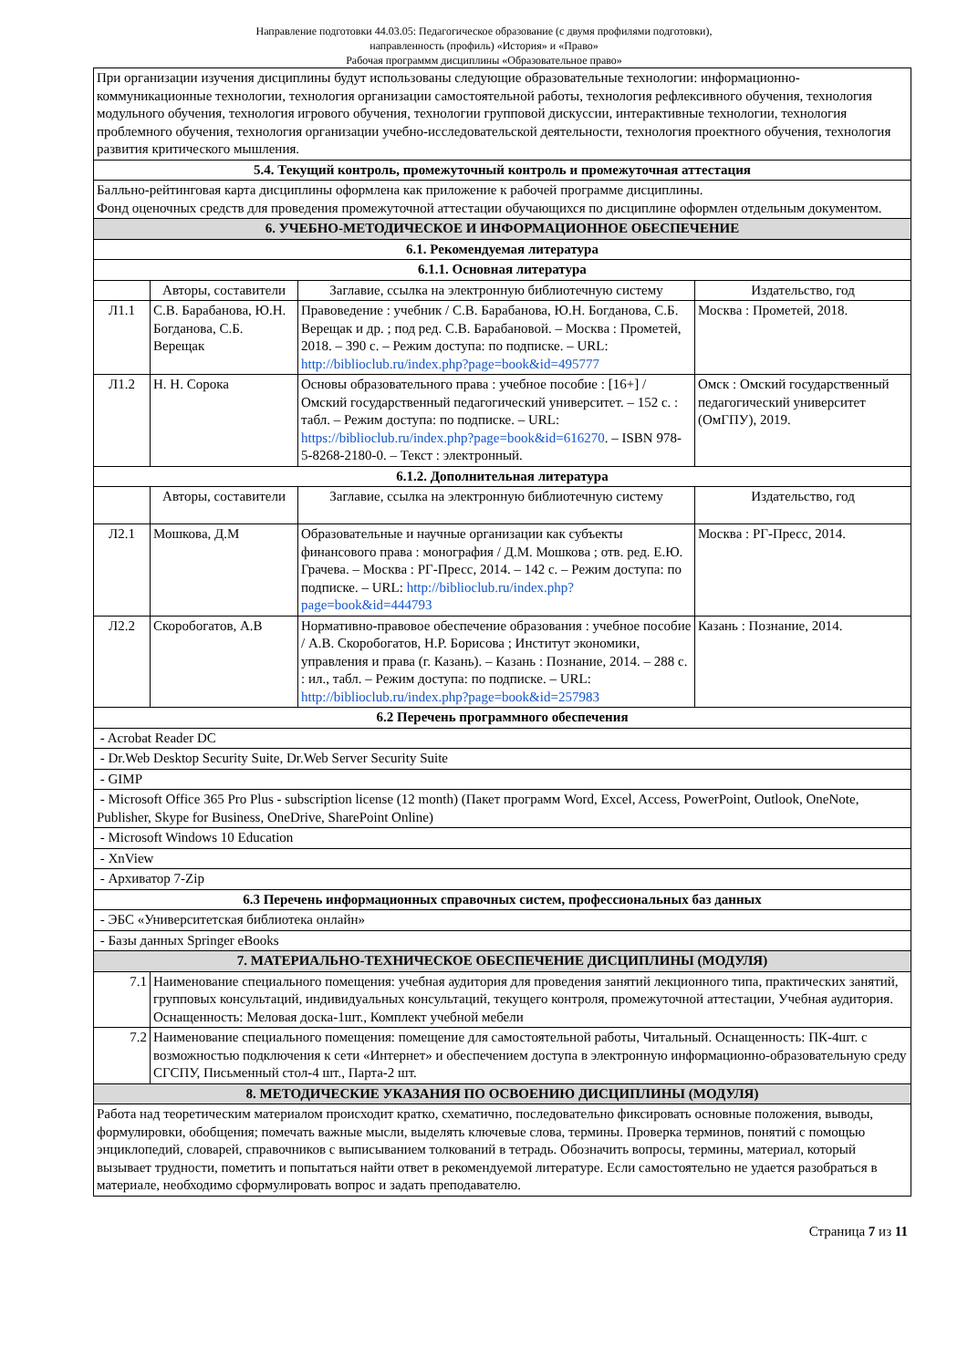Направление подготовки 44.03.05: Педагогическое образование (с двумя профилями подготовки),
направленность (профиль) «История» и «Право»
Рабочая программм дисциплины «Образовательное право»
| При организации изучения дисциплины будут использованы следующие образовательные технологии: информационно-коммуникационные технологии, технология организации самостоятельной работы, технология рефлексивного обучения, технология модульного обучения, технология игрового обучения, технологии групповой дискуссии, интерактивные технологии, технология проблемного обучения, технология организации учебно-исследовательской деятельности, технология проектного обучения, технология развития критического мышления. | | | |
| 5.4. Текущий контроль, промежуточный контроль и промежуточная аттестация | | | |
| Балльно-рейтинговая карта дисциплины оформлена как приложение к рабочей программе дисциплины. Фонд оценочных средств для проведения промежуточной аттестации обучающихся по дисциплине оформлен отдельным документом. | | | |
| 6. УЧЕБНО-МЕТОДИЧЕСКОЕ И ИНФОРМАЦИОННОЕ ОБЕСПЕЧЕНИЕ | | | |
| 6.1. Рекомендуемая литература | | | |
| 6.1.1. Основная литература | | | |
| | Авторы, составители | Заглавие, ссылка на электронную библиотечную систему | Издательство, год |
| Л1.1 | С.В. Барабанова, Ю.Н. Богданова, С.Б. Верещак | Правоведение : учебник / С.В. Барабанова, Ю.Н. Богданова, С.Б. Верещак и др. ; под ред. С.В. Барабановой. – Москва : Прометей, 2018. – 390 с. – Режим доступа: по подписке. – URL: http://biblioclub.ru/index.php?page=book&id=495777 | Москва : Прометей, 2018. |
| Л1.2 | Н. Н. Сорока | Основы образовательного права : учебное пособие : [16+] / Омский государственный педагогический университет. – 152 с. : табл. – Режим доступа: по подписке. – URL: https://biblioclub.ru/index.php?page=book&id=616270 . – ISBN 978-5-8268-2180-0. – Текст : электронный. | Омск : Омский государственный педагогический университет (ОмГПУ), 2019. |
| 6.1.2. Дополнительная литература | | | |
| | Авторы, составители | Заглавие, ссылка на электронную библиотечную систему | Издательство, год |
| Л2.1 | Мошкова, Д.М | Образовательные и научные организации как субъекты финансового права : монография / Д.М. Мошкова ; отв. ред. Е.Ю. Грачева. – Москва : РГ-Пресс, 2014. – 142 с. – Режим доступа: по подписке. – URL: http://biblioclub.ru/index.php?page=book&id=444793 | Москва : РГ-Пресс, 2014. |
| Л2.2 | Скоробогатов, А.В | Нормативно-правовое обеспечение образования : учебное пособие / А.В. Скоробогатов, Н.Р. Борисова ; Институт экономики, управления и права (г. Казань). – Казань : Познание, 2014. – 288 с. : ил., табл. – Режим доступа: по подписке. – URL: http://biblioclub.ru/index.php?page=book&id=257983 | Казань : Познание, 2014. |
| 6.2 Перечень программного обеспечения | | | |
| - Acrobat Reader DC | | | |
| - Dr.Web Desktop Security Suite, Dr.Web Server Security Suite | | | |
| - GIMP | | | |
| - Microsoft Office 365 Pro Plus - subscription license (12 month) (Пакет программ Word, Excel, Access, PowerPoint, Outlook, OneNote, Publisher, Skype for Business, OneDrive, SharePoint Online) | | | |
| - Microsoft Windows 10 Education | | | |
| - XnView | | | |
| - Архиватор 7-Zip | | | |
| 6.3 Перечень информационных справочных систем, профессиональных баз данных | | | |
| - ЭБС «Университетская библиотека онлайн» | | | |
| - Базы данных Springer eBooks | | | |
| 7. МАТЕРИАЛЬНО-ТЕХНИЧЕСКОЕ ОБЕСПЕЧЕНИЕ ДИСЦИПЛИНЫ (МОДУЛЯ) | | | |
| 7.1 | Наименование специального помещения: учебная аудитория для проведения занятий лекционного типа, практических занятий, групповых консультаций, индивидуальных консультаций, текущего контроля, промежуточной аттестации, Учебная аудитория. Оснащенность: Меловая доска-1шт., Комплект учебной мебели | | |
| 7.2 | Наименование специального помещения: помещение для самостоятельной работы, Читальный. Оснащенность: ПК-4шт. с возможностью подключения к сети «Интернет» и обеспечением доступа в электронную информационно-образовательную среду СГСПУ, Письменный стол-4 шт., Парта-2 шт. | | |
| 8. МЕТОДИЧЕСКИЕ УКАЗАНИЯ ПО ОСВОЕНИЮ ДИСЦИПЛИНЫ (МОДУЛЯ) | | | |
| Работа над теоретическим материалом происходит кратко, схематично, последовательно фиксировать основные положения, выводы, формулировки, обобщения; помечать важные мысли, выделять ключевые слова, термины. Проверка терминов, понятий с помощью энциклопедий, словарей, справочников с выписыванием толкований в тетрадь. Обозначить вопросы, термины, материал, который вызывает трудности, пометить и попытаться найти ответ в рекомендуемой литературе. Если самостоятельно не удается разобраться в материале, необходимо сформулировать вопрос и задать преподавателю. | | | |
Страница 7 из 11